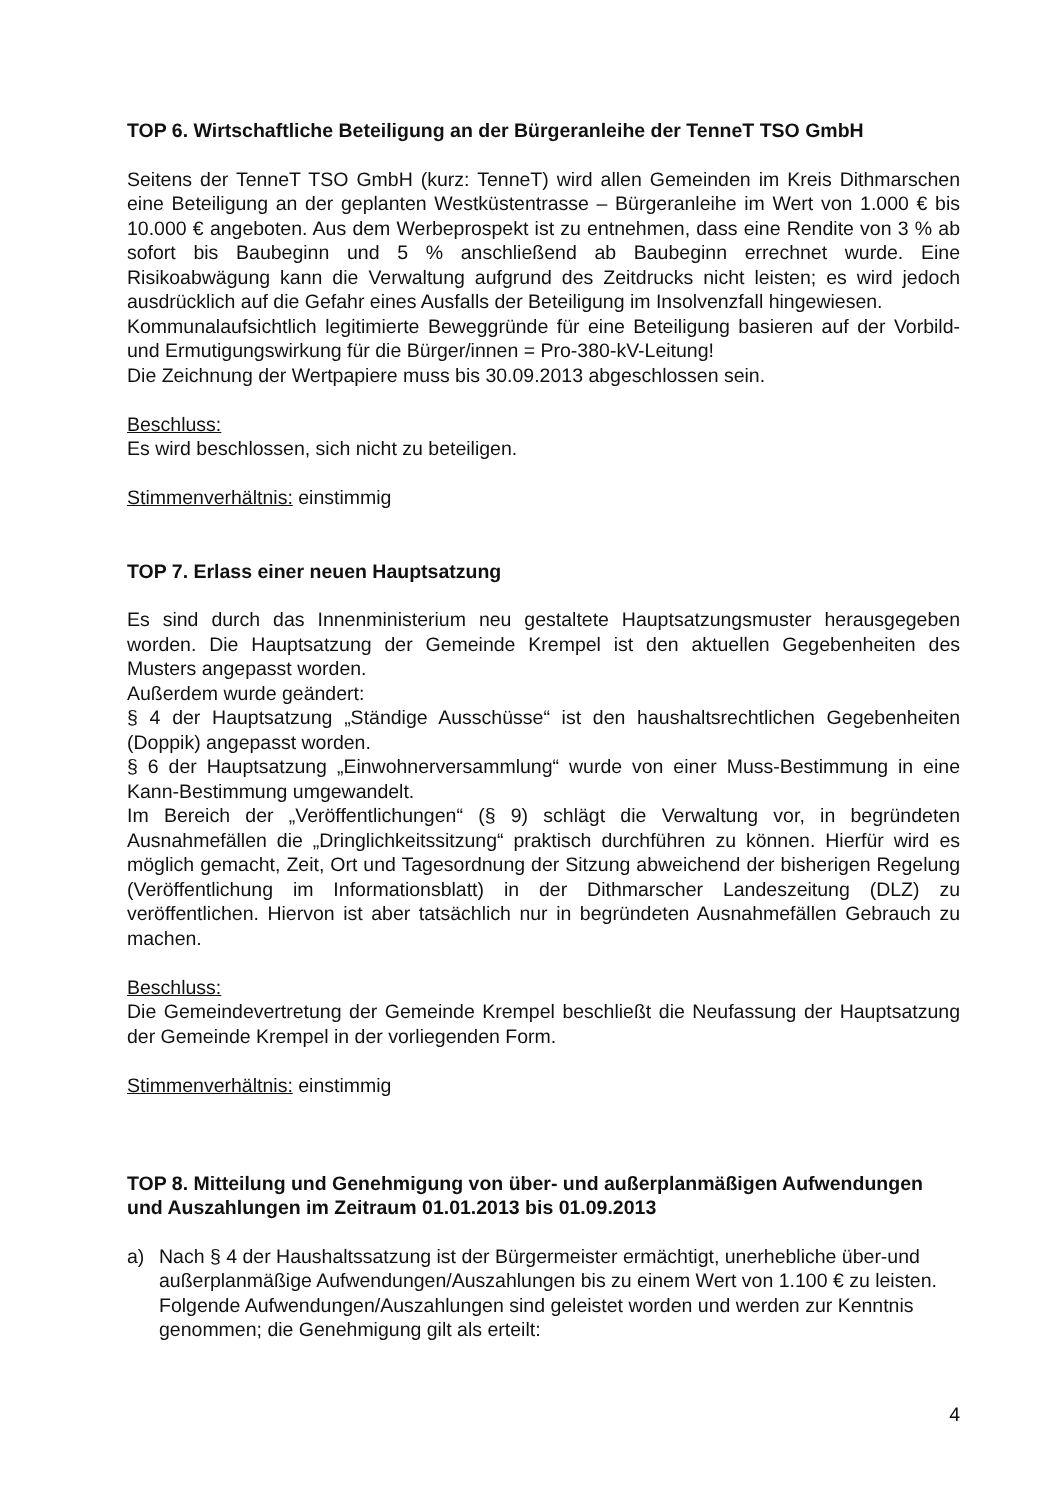TOP 6. Wirtschaftliche Beteiligung an der Bürgeranleihe der TenneT TSO GmbH
Seitens der TenneT TSO GmbH (kurz: TenneT) wird allen Gemeinden im Kreis Dithmarschen eine Beteiligung an der geplanten Westküstentrasse – Bürgeranleihe im Wert von 1.000 € bis 10.000 € angeboten. Aus dem Werbeprospekt ist zu entnehmen, dass eine Rendite von 3 % ab sofort bis Baubeginn und 5 % anschließend ab Baubeginn errechnet wurde. Eine Risikoabwägung kann die Verwaltung aufgrund des Zeitdrucks nicht leisten; es wird jedoch ausdrücklich auf die Gefahr eines Ausfalls der Beteiligung im Insolvenzfall hingewiesen.
Kommunalaufsichtlich legitimierte Beweggründe für eine Beteiligung basieren auf der Vorbild- und Ermutigungswirkung für die Bürger/innen = Pro-380-kV-Leitung!
Die Zeichnung der Wertpapiere muss bis 30.09.2013 abgeschlossen sein.
Beschluss:
Es wird beschlossen, sich nicht zu beteiligen.
Stimmenverhältnis: einstimmig
TOP 7. Erlass einer neuen Hauptsatzung
Es sind durch das Innenministerium neu gestaltete Hauptsatzungsmuster herausgegeben worden. Die Hauptsatzung der Gemeinde Krempel ist den aktuellen Gegebenheiten des Musters angepasst worden.
Außerdem wurde geändert:
§ 4 der Hauptsatzung „Ständige Ausschüsse“ ist den haushaltsrechtlichen Gegebenheiten (Doppik) angepasst worden.
§ 6 der Hauptsatzung „Einwohnerversammlung“ wurde von einer Muss-Bestimmung in eine Kann-Bestimmung umgewandelt.
Im Bereich der „Veröffentlichungen“ (§ 9) schlägt die Verwaltung vor, in begründeten Ausnahmefällen die „Dringlichkeitssitzung“ praktisch durchführen zu können. Hierfür wird es möglich gemacht, Zeit, Ort und Tagesordnung der Sitzung abweichend der bisherigen Regelung (Veröffentlichung im Informationsblatt) in der Dithmarscher Landeszeitung (DLZ) zu veröffentlichen. Hiervon ist aber tatsächlich nur in begründeten Ausnahmefällen Gebrauch zu machen.
Beschluss:
Die Gemeindevertretung der Gemeinde Krempel beschließt die Neufassung der Hauptsatzung der Gemeinde Krempel in der vorliegenden Form.
Stimmenverhältnis: einstimmig
TOP 8. Mitteilung und Genehmigung von über- und außerplanmäßigen Aufwendungen und Auszahlungen im Zeitraum 01.01.2013 bis 01.09.2013
a) Nach § 4 der Haushaltssatzung ist der Bürgermeister ermächtigt, unerhebliche über-und außerplanmäßige Aufwendungen/Auszahlungen bis zu einem Wert von 1.100 € zu leisten.
Folgende Aufwendungen/Auszahlungen sind geleistet worden und werden zur Kenntnis genommen; die Genehmigung gilt als erteilt:
4